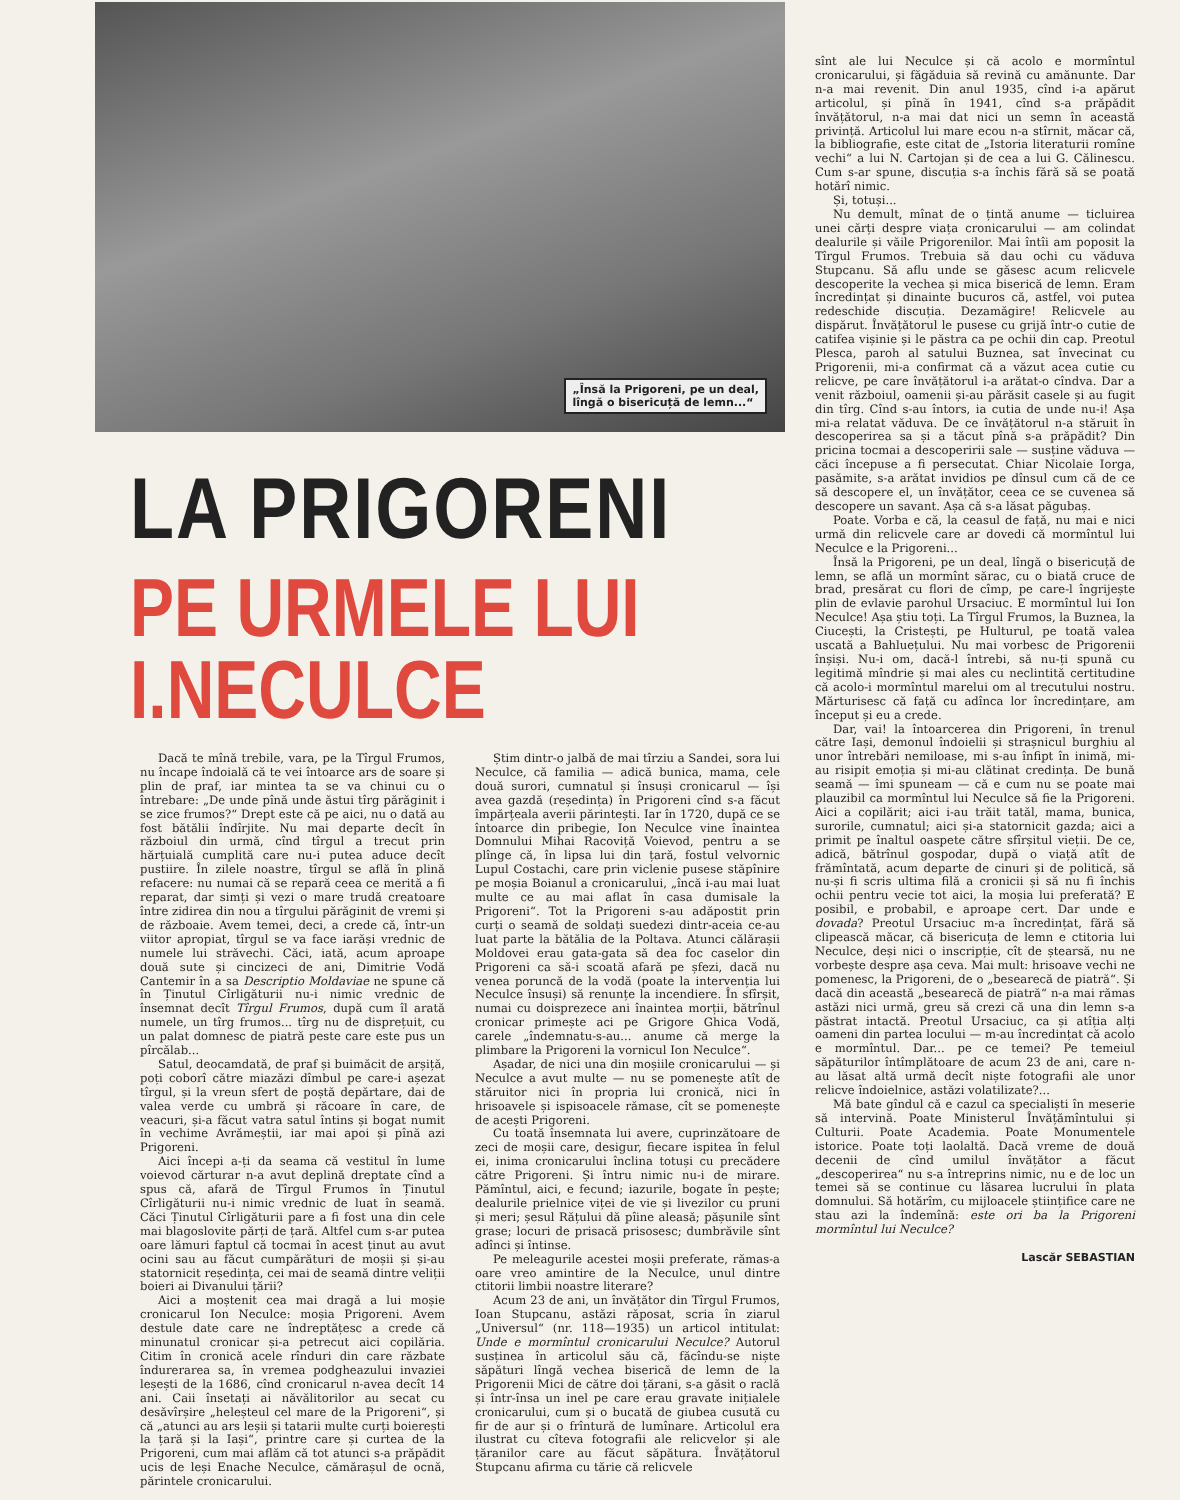„Însă la Prigoreni, pe un deal,
lîngă o bisericuță de lemn...“
LA PRIGORENI
PE URMELE LUI I.NECULCE
Dacă te mînă trebile, vara, pe la Tîrgul Frumos, nu încape îndoială că te vei întoarce ars de soare și plin de praf, iar mintea ta se va chinui cu o întrebare: „De unde pînă unde ăstui tîrg părăginit i se zice frumos?“ Drept este că pe aici, nu o dată au fost bătălii îndîrjite. Nu mai departe decît în războiul din urmă, cînd tîrgul a trecut prin hărțuială cumplită care nu-i putea aduce decît pustiire. În zilele noastre, tîrgul se află în plină refacere: nu numai că se repară ceea ce merită a fi reparat, dar simți și vezi o mare trudă creatoare între zidirea din nou a tîrgului părăginit de vremi și de războaie. Avem temei, deci, a crede că, într-un viitor apropiat, tîrgul se va face iarăși vrednic de numele lui străvechi. Căci, iată, acum aproape două sute și cincizeci de ani, Dimitrie Vodă Cantemir în a sa Descriptio Moldaviae ne spune că în Ținutul Cîrligăturii nu-i nimic vrednic de însemnat decît Tîrgul Frumos, după cum îl arată numele, un tîrg frumos... tîrg nu de disprețuit, cu un palat domnesc de piatră peste care este pus un pîrcălab...
Satul, deocamdată, de praf și buimăcit de arșiță, poți coborî către miazăzi dîmbul pe care-i așezat tîrgul, și la vreun sfert de poștă depărtare, dai de valea verde cu umbră și răcoare în care, de veacuri, și-a făcut vatra satul întins și bogat numit în vechime Avrămeștii, iar mai apoi și pînă azi Prigoreni.
Aici începi a-ți da seama că vestitul în lume voievod cărturar n-a avut deplină dreptate cînd a spus că, afară de Tîrgul Frumos în Ținutul Cîrligăturii nu-i nimic vrednic de luat în seamă. Căci Ținutul Cîrligăturii pare a fi fost una din cele mai blagoslovite părți de țară. Altfel cum s-ar putea oare lămuri faptul că tocmai în acest ținut au avut ocini sau au făcut cumpărături de moșii și și-au statornicit reședința, cei mai de seamă dintre veliții boieri ai Divanului țării?
Aici a moștenit cea mai dragă a lui moșie cronicarul Ion Neculce: moșia Prigoreni. Avem destule date care ne îndreptățesc a crede că minunatul cronicar și-a petrecut aici copilăria. Citim în cronică acele rînduri din care răzbate îndurerarea sa, în vremea podgheazului invaziei leșești de la 1686, cînd cronicarul n-avea decît 14 ani. Caii însetați ai năvălitorilor au secat cu desăvîrșire „heleșteul cel mare de la Prigoreni“, și că „atunci au ars leșii și tatarii multe curți boierești la țară și la Iași“, printre care și curtea de la Prigoreni, cum mai aflăm că tot atunci s-a prăpădit ucis de leși Enache Neculce, cămărașul de ocnă, părintele cronicarului.
Știm dintr-o jalbă de mai tîrziu a Sandei, sora lui Neculce, că familia — adică bunica, mama, cele două surori, cumnatul și însuși cronicarul — își avea gazdă (reședința) în Prigoreni cînd s-a făcut împărțeala averii părintești. Iar în 1720, după ce se întoarce din pribegie, Ion Neculce vine înaintea Domnului Mihai Racoviță Voievod, pentru a se plînge că, în lipsa lui din țară, fostul velvornic Lupul Costachi, care prin viclenie pusese stăpînire pe moșia Boianul a cronicarului, „încă i-au mai luat multe ce au mai aflat în casa dumisale la Prigoreni“. Tot la Prigoreni s-au adăpostit prin curți o seamă de soldați suedezi dintr-aceia ce-au luat parte la bătălia de la Poltava. Atunci călărașii Moldovei erau gata-gata să dea foc caselor din Prigoreni ca să-i scoată afară pe șfezi, dacă nu venea poruncă de la vodă (poate la intervenția lui Neculce însuși) să renunțe la incendiere. În sfîrșit, numai cu doisprezece ani înaintea morții, bătrînul cronicar primește aci pe Grigore Ghica Vodă, carele „îndemnatu-s-au... anume că merge la plimbare la Prigoreni la vornicul Ion Neculce“.
Așadar, de nici una din moșiile cronicarului — și Neculce a avut multe — nu se pomenește atît de stăruitor nici în propria lui cronică, nici în hrisoavele și ispisoacele rămase, cît se pomenește de acești Prigoreni.
Cu toată însemnata lui avere, cuprinzătoare de zeci de moșii care, desigur, fiecare ispitea în felul ei, inima cronicarului înclina totuși cu precădere către Prigoreni. Și întru nimic nu-i de mirare. Pămîntul, aici, e fecund; iazurile, bogate în pește; dealurile prielnice viței de vie și livezilor cu pruni și meri; șesul Rățului dă pîine aleasă; pășunile sînt grase; locuri de prisacă prisosesc; dumbrăvile sînt adînci și întinse.
Pe meleagurile acestei moșii preferate, rămas-a oare vreo amintire de la Neculce, unul dintre ctitorii limbii noastre literare?
Acum 23 de ani, un învățător din Tîrgul Frumos, Ioan Stupcanu, astăzi răposat, scria în ziarul „Universul“ (nr. 118—1935) un articol intitulat: Unde e mormîntul cronicarului Neculce? Autorul susținea în articolul său că, făcîndu-se niște săpături lîngă vechea biserică de lemn de la Prigorenii Mici de către doi țărani, s-a găsit o raclă și într-însa un inel pe care erau gravate inițialele cronicarului, cum și o bucată de giubea cusută cu fir de aur și o frîntură de lumînare. Articolul era ilustrat cu cîteva fotografii ale relicvelor și ale țăranilor care au făcut săpătura. Învățătorul Stupcanu afirma cu tărie că relicvele
sînt ale lui Neculce și că acolo e mormîntul cronicarului, și făgăduia să revină cu amănunte. Dar n-a mai revenit. Din anul 1935, cînd i-a apărut articolul, și pînă în 1941, cînd s-a prăpădit învățătorul, n-a mai dat nici un semn în această privință. Articolul lui mare ecou n-a stîrnit, măcar că, la bibliografie, este citat de „Istoria literaturii romîne vechi“ a lui N. Cartojan și de cea a lui G. Călinescu. Cum s-ar spune, discuția s-a închis fără să se poată hotărî nimic.
Și, totuși...
Nu demult, mînat de o țintă anume — ticluirea unei cărți despre viața cronicarului — am colindat dealurile și văile Prigorenilor. Mai întîi am poposit la Tîrgul Frumos. Trebuia să dau ochi cu văduva Stupcanu. Să aflu unde se găsesc acum relicvele descoperite la vechea și mica biserică de lemn. Eram încredințat și dinainte bucuros că, astfel, voi putea redeschide discuția. Dezamăgire! Relicvele au dispărut. Învățătorul le pusese cu grijă într-o cutie de catifea vișinie și le păstra ca pe ochii din cap. Preotul Plesca, paroh al satului Buznea, sat învecinat cu Prigorenii, mi-a confirmat că a văzut acea cutie cu relicve, pe care învățătorul i-a arătat-o cîndva. Dar a venit războiul, oamenii și-au părăsit casele și au fugit din tîrg. Cînd s-au întors, ia cutia de unde nu-i! Așa mi-a relatat văduva. De ce învățătorul n-a stăruit în descoperirea sa și a tăcut pînă s-a prăpădit? Din pricina tocmai a descoperirii sale — susține văduva — căci începuse a fi persecutat. Chiar Nicolaie Iorga, pasămite, s-a arătat invidios pe dînsul cum că de ce să descopere el, un învățător, ceea ce se cuvenea să descopere un savant. Așa că s-a lăsat păgubaș.
Poate. Vorba e că, la ceasul de față, nu mai e nici urmă din relicvele care ar dovedi că mormîntul lui Neculce e la Prigoreni...
Însă la Prigoreni, pe un deal, lîngă o bisericuță de lemn, se află un mormînt sărac, cu o biată cruce de brad, presărat cu flori de cîmp, pe care-l îngrijește plin de evlavie parohul Ursaciuc. E mormîntul lui Ion Neculce! Așa știu toți. La Tîrgul Frumos, la Buznea, la Ciucești, la Cristești, pe Hulturul, pe toată valea uscată a Bahluețului. Nu mai vorbesc de Prigorenii înșiși. Nu-i om, dacă-l întrebi, să nu-ți spună cu legitimă mîndrie și mai ales cu neclintită certitudine că acolo-i mormîntul marelui om al trecutului nostru. Mărturisesc că față cu adînca lor încredințare, am început și eu a crede.
Dar, vai! la întoarcerea din Prigoreni, în trenul către Iași, demonul îndoielii și strașnicul burghiu al unor întrebări nemiloase, mi s-au înfipt în inimă, mi-au risipit emoția și mi-au clătinat credința. De bună seamă — îmi spuneam — că e cum nu se poate mai plauzibil ca mormîntul lui Neculce să fie la Prigoreni. Aici a copilărit; aici i-au trăit tatăl, mama, bunica, surorile, cumnatul; aici și-a statornicit gazda; aici a primit pe înaltul oaspete către sfîrșitul vieții. De ce, adică, bătrînul gospodar, după o viață atît de frămîntată, acum departe de cinuri și de politică, să nu-și fi scris ultima filă a cronicii și să nu fi închis ochii pentru vecie tot aici, la moșia lui preferată? E posibil, e probabil, e aproape cert. Dar unde e dovada? Preotul Ursaciuc m-a încredințat, fără să clipească măcar, că bisericuța de lemn e ctitoria lui Neculce, deși nici o inscripție, cît de ștearsă, nu ne vorbește despre așa ceva. Mai mult: hrisoave vechi ne pomenesc, la Prigoreni, de o „besearecă de piatră“. Și dacă din această „besearecă de piatră“ n-a mai rămas astăzi nici urmă, greu să crezi că una din lemn s-a păstrat intactă. Preotul Ursaciuc, ca și atîția alți oameni din partea locului — m-au încredințat că acolo e mormîntul. Dar... pe ce temei? Pe temeiul săpăturilor întîmplătoare de acum 23 de ani, care n-au lăsat altă urmă decît niște fotografii ale unor relicve îndoielnice, astăzi volatilizate?...
Mă bate gîndul că e cazul ca specialiști în meserie să intervină. Poate Ministerul Învățămîntului și Culturii. Poate Academia. Poate Monumentele istorice. Poate toți laolaltă. Dacă vreme de două decenii de cînd umilul învățător a făcut „descoperirea“ nu s-a întreprins nimic, nu e de loc un temei să se continue cu lăsarea lucrului în plata domnului. Să hotărîm, cu mijloacele științifice care ne stau azi la îndemînă: este ori ba la Prigoreni mormîntul lui Neculce?
Lascăr SEBASTIAN